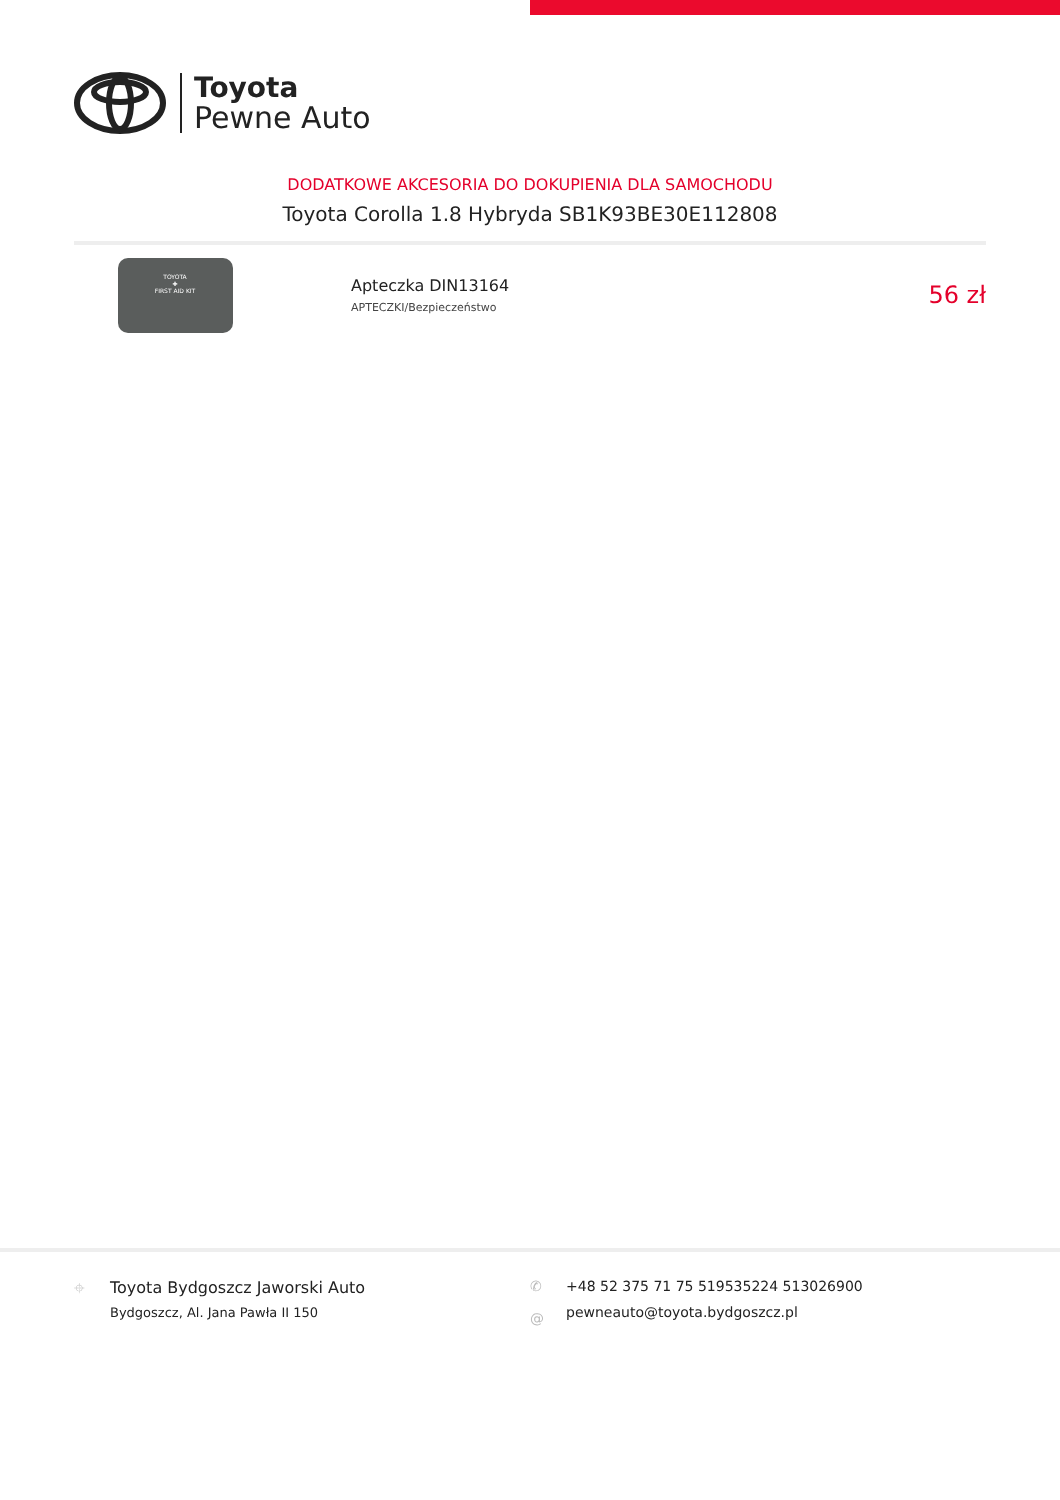Toyota
Pewne Auto
DODATKOWE AKCESORIA DO DOKUPIENIA DLA SAMOCHODU
Toyota Corolla 1.8 Hybryda SB1K93BE30E112808
TOYOTA
✚
FIRST AID KIT
Apteczka DIN13164
APTECZKI/Bezpieczeństwo
56 zł
⌖ Toyota Bydgoszcz Jaworski Auto
Bydgoszcz, Al. Jana Pawła II 150
✆
@
+48 52 375 71 75 519535224 513026900
pewneauto@toyota.bydgoszcz.pl